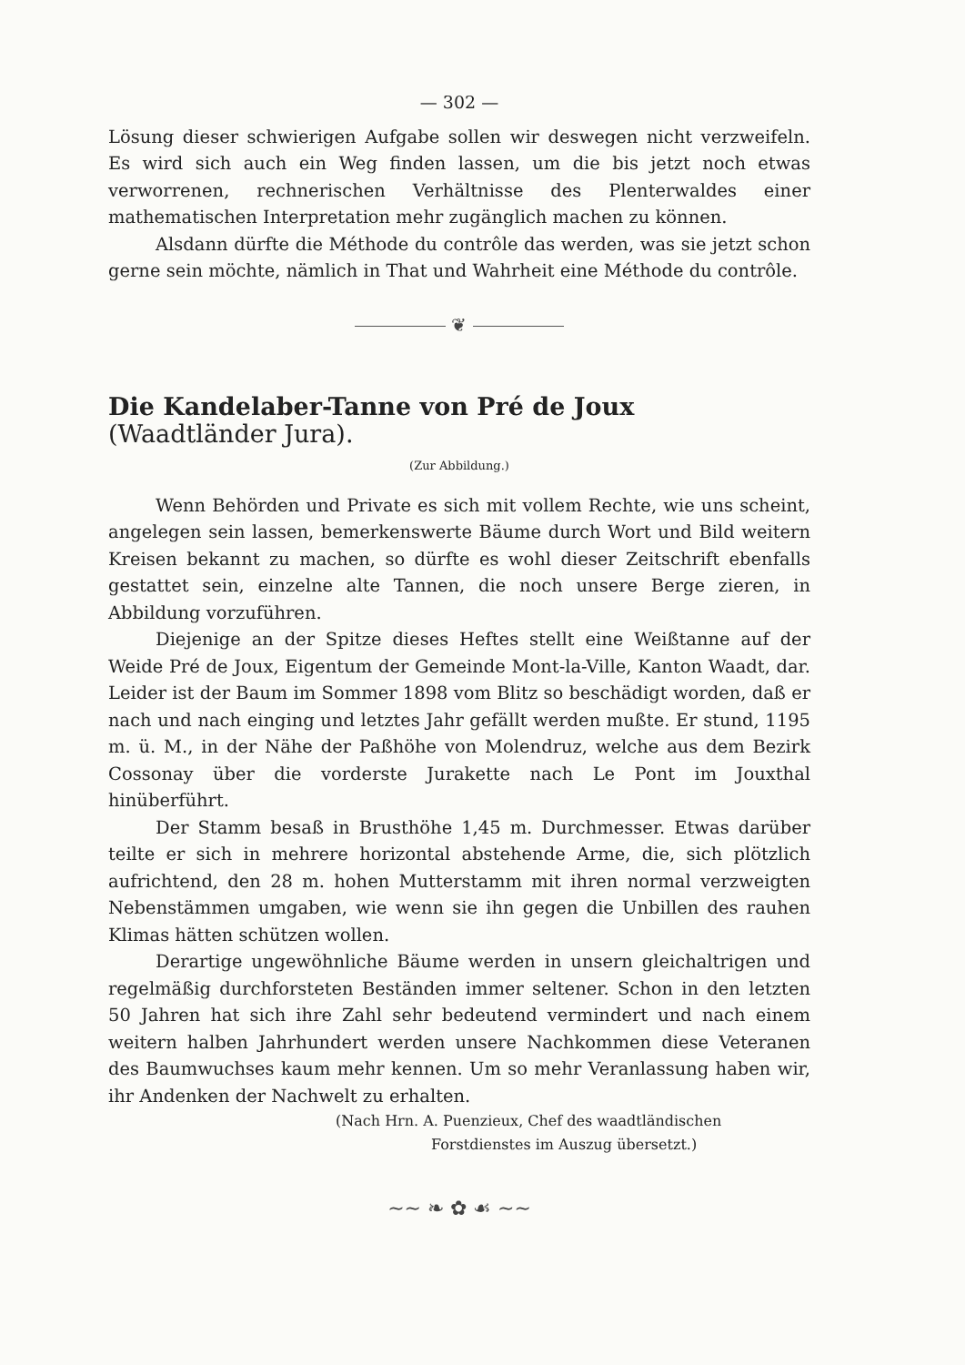— 302 —
Lösung dieser schwierigen Aufgabe sollen wir deswegen nicht verzweifeln. Es wird sich auch ein Weg finden lassen, um die bis jetzt noch etwas verworrenen, rechnerischen Verhältnisse des Plenterwaldes einer mathematischen Interpretation mehr zugänglich machen zu können.
Alsdann dürfte die Méthode du contrôle das werden, was sie jetzt schon gerne sein möchte, nämlich in That und Wahrheit eine Méthode du contrôle.
❦
Die Kandelaber-Tanne von Pré de Joux (Waadtländer Jura).
(Zur Abbildung.)
Wenn Behörden und Private es sich mit vollem Rechte, wie uns scheint, angelegen sein lassen, bemerkenswerte Bäume durch Wort und Bild weitern Kreisen bekannt zu machen, so dürfte es wohl dieser Zeitschrift ebenfalls gestattet sein, einzelne alte Tannen, die noch unsere Berge zieren, in Abbildung vorzuführen.
Diejenige an der Spitze dieses Heftes stellt eine Weißtanne auf der Weide Pré de Joux, Eigentum der Gemeinde Mont-la-Ville, Kanton Waadt, dar. Leider ist der Baum im Sommer 1898 vom Blitz so beschädigt worden, daß er nach und nach einging und letztes Jahr gefällt werden mußte. Er stund, 1195 m. ü. M., in der Nähe der Paßhöhe von Molendruz, welche aus dem Bezirk Cossonay über die vorderste Jurakette nach Le Pont im Jouxthal hinüberführt.
Der Stamm besaß in Brusthöhe 1,45 m. Durchmesser. Etwas darüber teilte er sich in mehrere horizontal abstehende Arme, die, sich plötzlich aufrichtend, den 28 m. hohen Mutterstamm mit ihren normal verzweigten Nebenstämmen umgaben, wie wenn sie ihn gegen die Unbillen des rauhen Klimas hätten schützen wollen.
Derartige ungewöhnliche Bäume werden in unsern gleichaltrigen und regelmäßig durchforsteten Beständen immer seltener. Schon in den letzten 50 Jahren hat sich ihre Zahl sehr bedeutend vermindert und nach einem weitern halben Jahrhundert werden unsere Nachkommen diese Veteranen des Baumwuchses kaum mehr kennen. Um so mehr Veranlassung haben wir, ihr Andenken der Nachwelt zu erhalten.
(Nach Hrn. A. Puenzieux, Chef des waadtländischen
Forstdienstes im Auszug übersetzt.)
~~ ❧ ✿ ☙ ~~